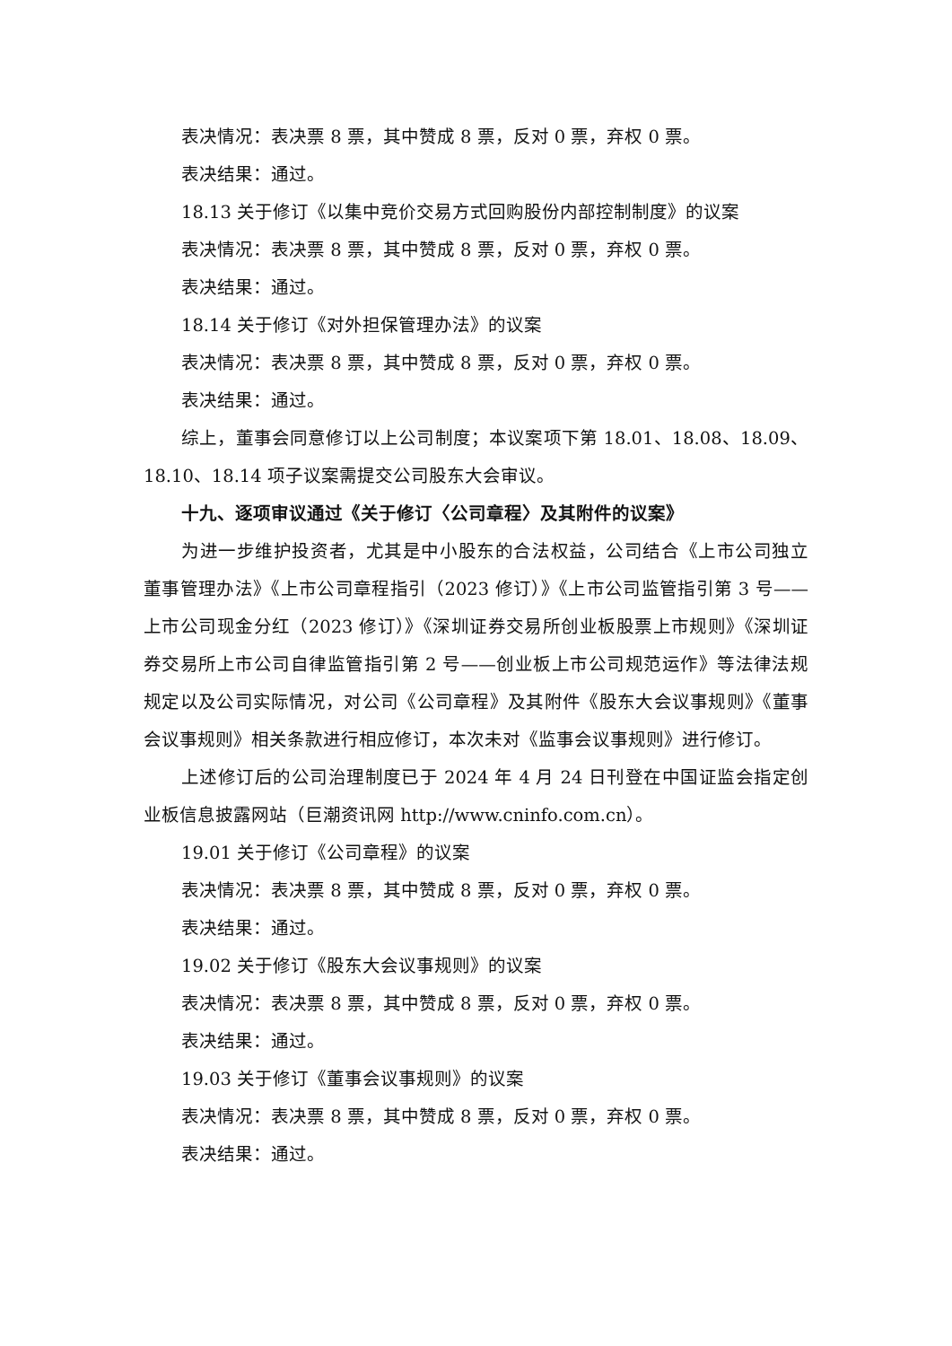表决情况：表决票 8 票，其中赞成 8 票，反对 0 票，弃权 0 票。
表决结果：通过。
18.13 关于修订《以集中竞价交易方式回购股份内部控制制度》的议案
表决情况：表决票 8 票，其中赞成 8 票，反对 0 票，弃权 0 票。
表决结果：通过。
18.14 关于修订《对外担保管理办法》的议案
表决情况：表决票 8 票，其中赞成 8 票，反对 0 票，弃权 0 票。
表决结果：通过。
综上，董事会同意修订以上公司制度；本议案项下第 18.01、18.08、18.09、18.10、18.14 项子议案需提交公司股东大会审议。
十九、逐项审议通过《关于修订〈公司章程〉及其附件的议案》
为进一步维护投资者，尤其是中小股东的合法权益，公司结合《上市公司独立董事管理办法》《上市公司章程指引（2023 修订）》《上市公司监管指引第 3 号——上市公司现金分红（2023 修订）》《深圳证券交易所创业板股票上市规则》《深圳证券交易所上市公司自律监管指引第 2 号——创业板上市公司规范运作》等法律法规规定以及公司实际情况，对公司《公司章程》及其附件《股东大会议事规则》《董事会议事规则》相关条款进行相应修订，本次未对《监事会议事规则》进行修订。
上述修订后的公司治理制度已于 2024 年 4 月 24 日刊登在中国证监会指定创业板信息披露网站（巨潮资讯网 http://www.cninfo.com.cn）。
19.01 关于修订《公司章程》的议案
表决情况：表决票 8 票，其中赞成 8 票，反对 0 票，弃权 0 票。
表决结果：通过。
19.02 关于修订《股东大会议事规则》的议案
表决情况：表决票 8 票，其中赞成 8 票，反对 0 票，弃权 0 票。
表决结果：通过。
19.03 关于修订《董事会议事规则》的议案
表决情况：表决票 8 票，其中赞成 8 票，反对 0 票，弃权 0 票。
表决结果：通过。